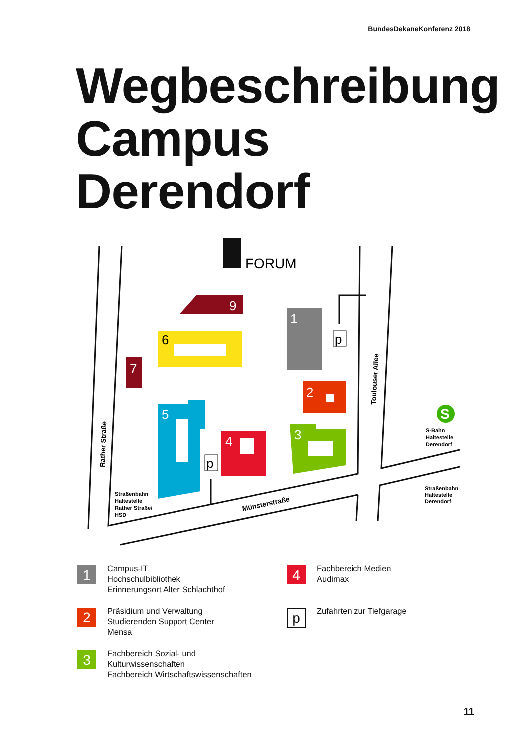BundesDekaneKonferenz 2018
Wegbeschreibung
Campus
Derendorf
FORUM
9
6
7
1
p
2
5
p
4
3
S
S-Bahn
Haltestelle
Derendorf
Straßenbahn
Haltestelle
Derendorf
Straßenbahn
Haltestelle
Rather Straße/
HSD
Rather Straße
Toulouser Allee
Münsterstraße
1
Campus-IT
Hochschulbibliothek
Erinnerungsort Alter Schlachthof
4
Fachbereich Medien
Audimax
2
Präsidium und Verwaltung
Studierenden Support Center
Mensa
p
Zufahrten zur Tiefgarage
3
Fachbereich Sozial- und
Kulturwissenschaften
Fachbereich Wirtschaftswissenschaften
11